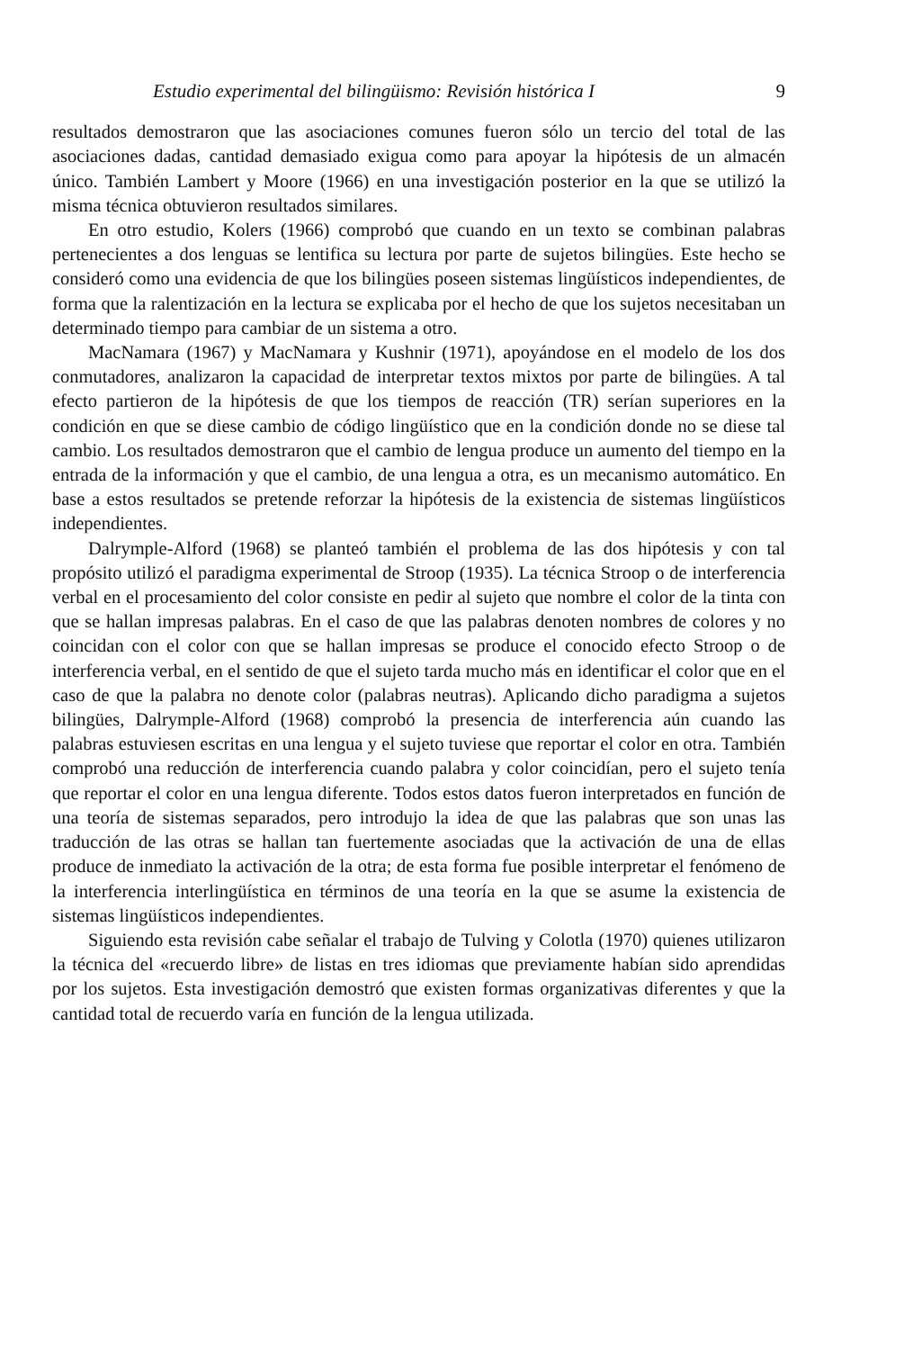Estudio experimental del bilingüismo: Revisión histórica I 9
resultados demostraron que las asociaciones comunes fueron sólo un tercio del total de las asociaciones dadas, cantidad demasiado exigua como para apoyar la hipótesis de un almacén único. También Lambert y Moore (1966) en una investigación posterior en la que se utilizó la misma técnica obtuvieron resultados similares.
En otro estudio, Kolers (1966) comprobó que cuando en un texto se combinan palabras pertenecientes a dos lenguas se lentifica su lectura por parte de sujetos bilingües. Este hecho se consideró como una evidencia de que los bilingües poseen sistemas lingüísticos independientes, de forma que la ralentización en la lectura se explicaba por el hecho de que los sujetos necesitaban un determinado tiempo para cambiar de un sistema a otro.
MacNamara (1967) y MacNamara y Kushnir (1971), apoyándose en el modelo de los dos conmutadores, analizaron la capacidad de interpretar textos mixtos por parte de bilingües. A tal efecto partieron de la hipótesis de que los tiempos de reacción (TR) serían superiores en la condición en que se diese cambio de código lingüístico que en la condición donde no se diese tal cambio. Los resultados demostraron que el cambio de lengua produce un aumento del tiempo en la entrada de la información y que el cambio, de una lengua a otra, es un mecanismo automático. En base a estos resultados se pretende reforzar la hipótesis de la existencia de sistemas lingüísticos independientes.
Dalrymple-Alford (1968) se planteó también el problema de las dos hipótesis y con tal propósito utilizó el paradigma experimental de Stroop (1935). La técnica Stroop o de interferencia verbal en el procesamiento del color consiste en pedir al sujeto que nombre el color de la tinta con que se hallan impresas palabras. En el caso de que las palabras denoten nombres de colores y no coincidan con el color con que se hallan impresas se produce el conocido efecto Stroop o de interferencia verbal, en el sentido de que el sujeto tarda mucho más en identificar el color que en el caso de que la palabra no denote color (palabras neutras). Aplicando dicho paradigma a sujetos bilingües, Dalrymple-Alford (1968) comprobó la presencia de interferencia aún cuando las palabras estuviesen escritas en una lengua y el sujeto tuviese que reportar el color en otra. También comprobó una reducción de interferencia cuando palabra y color coincidían, pero el sujeto tenía que reportar el color en una lengua diferente. Todos estos datos fueron interpretados en función de una teoría de sistemas separados, pero introdujo la idea de que las palabras que son unas las traducción de las otras se hallan tan fuertemente asociadas que la activación de una de ellas produce de inmediato la activación de la otra; de esta forma fue posible interpretar el fenómeno de la interferencia interlingüística en términos de una teoría en la que se asume la existencia de sistemas lingüísticos independientes.
Siguiendo esta revisión cabe señalar el trabajo de Tulving y Colotla (1970) quienes utilizaron la técnica del «recuerdo libre» de listas en tres idiomas que previamente habían sido aprendidas por los sujetos. Esta investigación demostró que existen formas organizativas diferentes y que la cantidad total de recuerdo varía en función de la lengua utilizada.